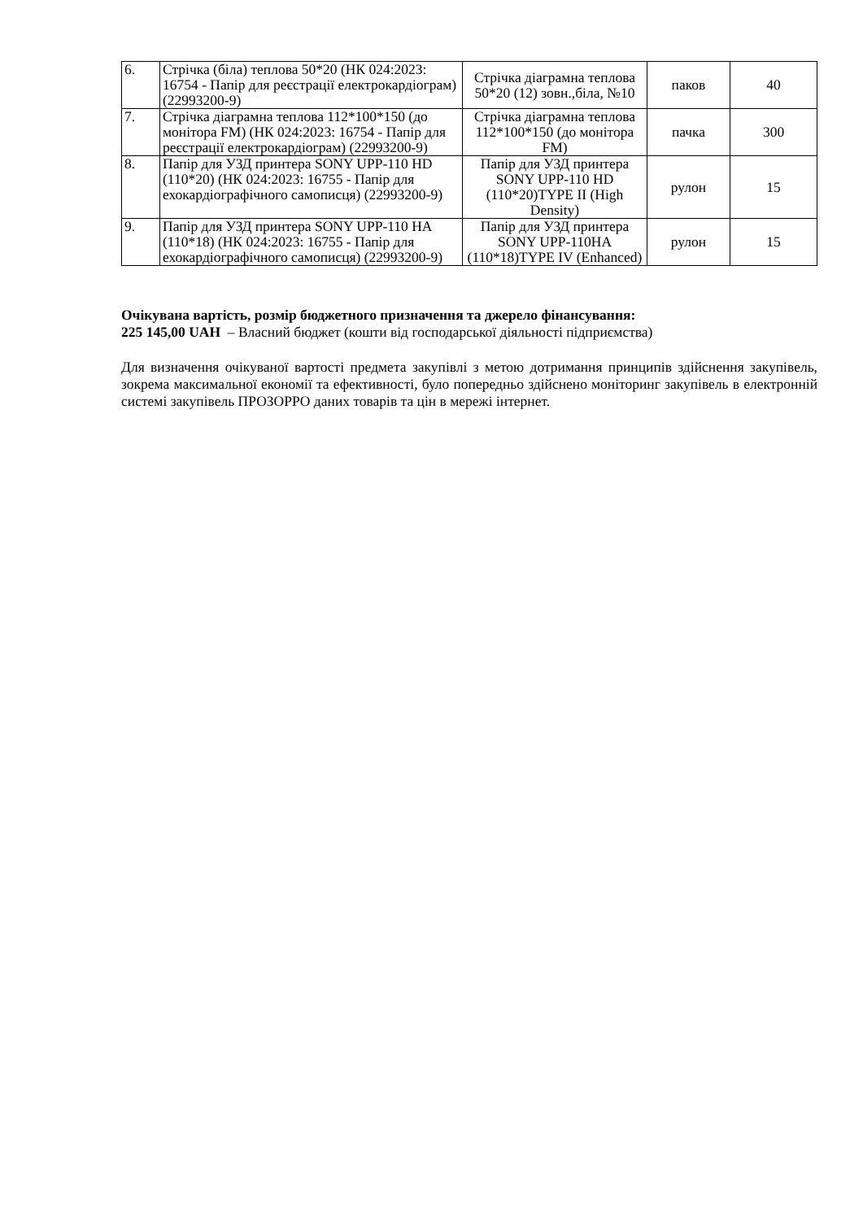| 6. | Стрічка (біла) теплова 50*20 (НК 024:2023: 16754 - Папір для реєстрації електрокардіограм) (22993200-9) | Стрічка діаграмна теплова 50*20 (12) зовн.,біла, №10 | паков | 40 |
| 7. | Стрічка діаграмна теплова 112*100*150 (до монітора FM) (НК 024:2023: 16754 - Папір для реєстрації електрокардіограм) (22993200-9) | Стрічка діаграмна теплова 112*100*150 (до монітора FM) | пачка | 300 |
| 8. | Папір для УЗД принтера SONY UPP-110 HD (110*20) (НК 024:2023: 16755 - Папір для ехокардіографічного самописця) (22993200-9) | Папір для УЗД принтера SONY UPP-110 HD (110*20)TYPE II (High Density) | рулон | 15 |
| 9. | Папір для УЗД принтера SONY UPP-110 HA (110*18) (НК 024:2023: 16755 - Папір для ехокардіографічного самописця) (22993200-9) | Папір для УЗД принтера SONY UPP-110HA (110*18)TYPE IV (Enhanced) | рулон | 15 |
Очікувана вартість, розмір бюджетного призначення та джерело фінансування:
225 145,00 UAH – Власний бюджет (кошти від господарської діяльності підприємства)
Для визначення очікуваної вартості предмета закупівлі з метою дотримання принципів здійснення закупівель, зокрема максимальної економії та ефективності, було попередньо здійснено моніторинг закупівель в електронній системі закупівель ПРОЗОРРО даних товарів та цін в мережі інтернет.